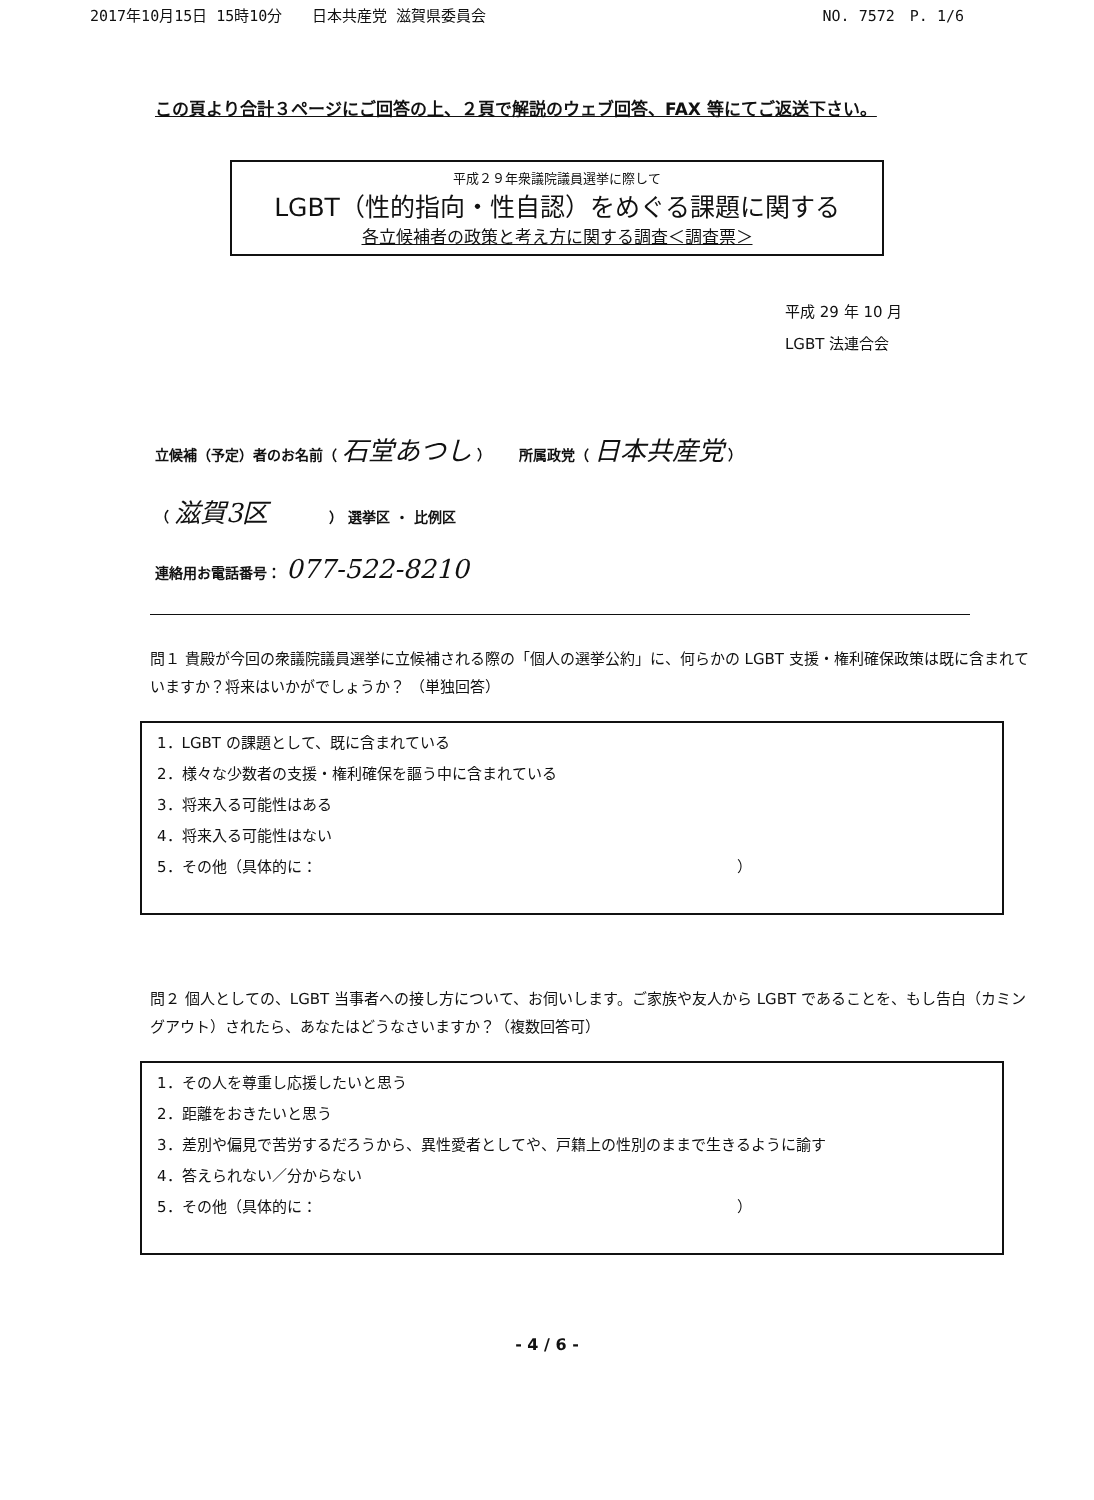2017年10月15日 15時10分　　日本共産党 滋賀県委員会 NO. 7572　P. 1/6
この頁より合計３ページにご回答の上、２頁で解説のウェブ回答、FAX 等にてご返送下さい。
平成２９年衆議院議員選挙に際して
LGBT（性的指向・性自認）をめぐる課題に関する
各立候補者の政策と考え方に関する調査＜調査票＞
平成 29 年 10 月
LGBT 法連合会
立候補（予定）者のお名前（ 石堂あつし ）　　所属政党（ 日本共産党 ）
（ 滋賀3区 　　　　） 選挙区 ・ 比例区
連絡用お電話番号： 077-522-8210
問１ 貴殿が今回の衆議院議員選挙に立候補される際の「個人の選挙公約」に、何らかの LGBT 支援・権利確保政策は既に含まれていますか？将来はいかがでしょうか？ （単独回答）
1．LGBT の課題として、既に含まれている
2．様々な少数者の支援・権利確保を謳う中に含まれている
3．将来入る可能性はある
4．将来入る可能性はない
5．その他（具体的に：　　　　　　　　　　　　　　　　　　　　　　　　　　　　）
問２ 個人としての、LGBT 当事者への接し方について、お伺いします。ご家族や友人から LGBT であることを、もし告白（カミングアウト）されたら、あなたはどうなさいますか？（複数回答可）
1．その人を尊重し応援したいと思う
2．距離をおきたいと思う
3．差別や偏見で苦労するだろうから、異性愛者としてや、戸籍上の性別のままで生きるように諭す
4．答えられない／分からない
5．その他（具体的に：　　　　　　　　　　　　　　　　　　　　　　　　　　　　）
- 4 / 6 -